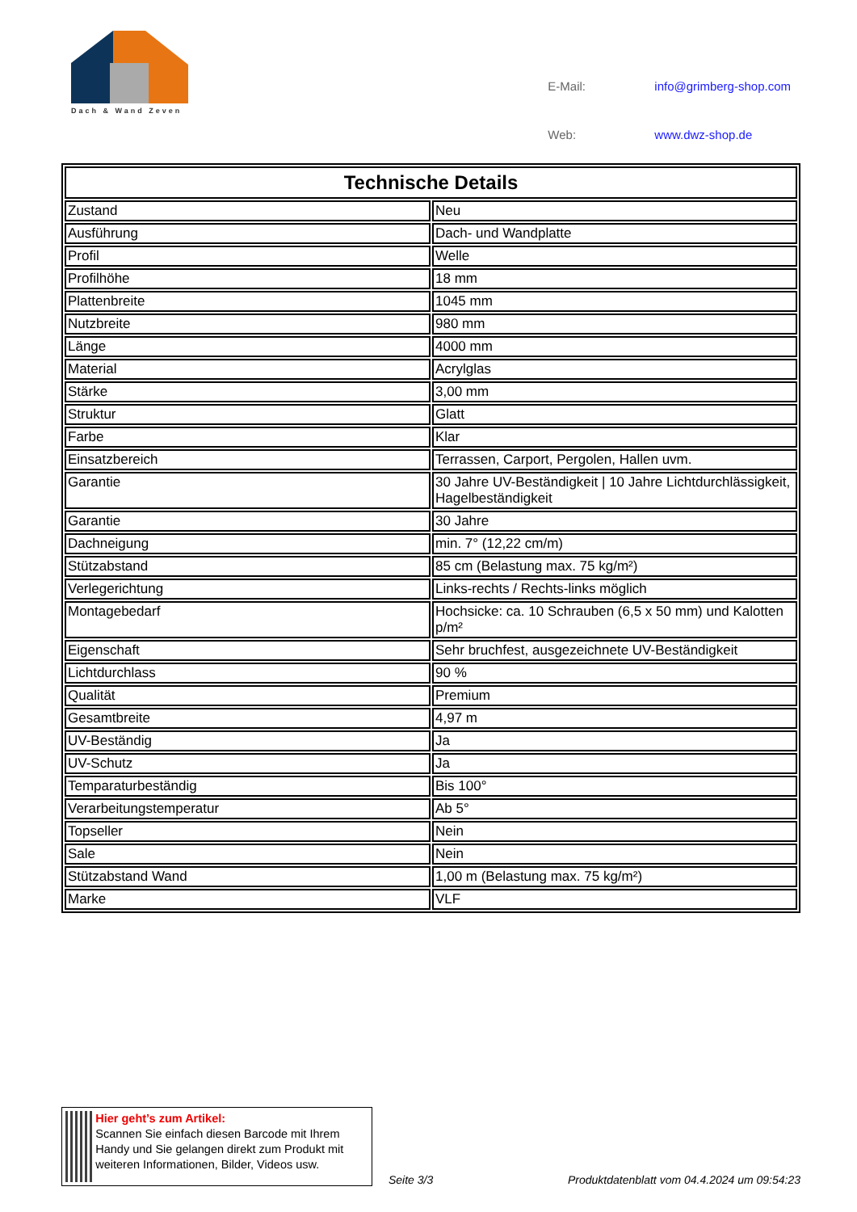Dach & Wand Zeven
| E-Mail: | info@grimberg-shop.com |
| Web: | www.dwz-shop.de |
| Technische Details | |
| --- | --- |
| Zustand | Neu |
| Ausführung | Dach- und Wandplatte |
| Profil | Welle |
| Profilhöhe | 18 mm |
| Plattenbreite | 1045 mm |
| Nutzbreite | 980 mm |
| Länge | 4000 mm |
| Material | Acrylglas |
| Stärke | 3,00 mm |
| Struktur | Glatt |
| Farbe | Klar |
| Einsatzbereich | Terrassen, Carport, Pergolen, Hallen uvm. |
| Garantie | 30 Jahre UV-Beständigkeit / 10 Jahre Lichtdurchlässigkeit, Hagelbeständigkeit |
| Garantie | 30 Jahre |
| Dachneigung | min. 7° (12,22 cm/m) |
| Stützabstand | 85 cm (Belastung max. 75 kg/m²) |
| Verlegerichtung | Links-rechts / Rechts-links möglich |
| Montagebedarf | Hochsicke: ca. 10 Schrauben (6,5 x 50 mm) und Kalotten p/m² |
| Eigenschaft | Sehr bruchfest, ausgezeichnete UV-Beständigkeit |
| Lichtdurchlass | 90 % |
| Qualität | Premium |
| Gesamtbreite | 4,97 m |
| UV-Beständig | Ja |
| UV-Schutz | Ja |
| Temparaturbeständig | Bis 100° |
| Verarbeitungstemperatur | Ab 5° |
| Topseller | Nein |
| Sale | Nein |
| Stützabstand Wand | 1,00 m (Belastung max. 75 kg/m²) |
| Marke | VLF |
Hier geht’s zum Artikel:
Scannen Sie einfach diesen Barcode mit Ihrem Handy und Sie gelangen direkt zum Produkt mit weiteren Informationen, Bilder, Videos usw.
Seite 3/3 Produktdatenblatt vom 04.4.2024 um 09:54:23